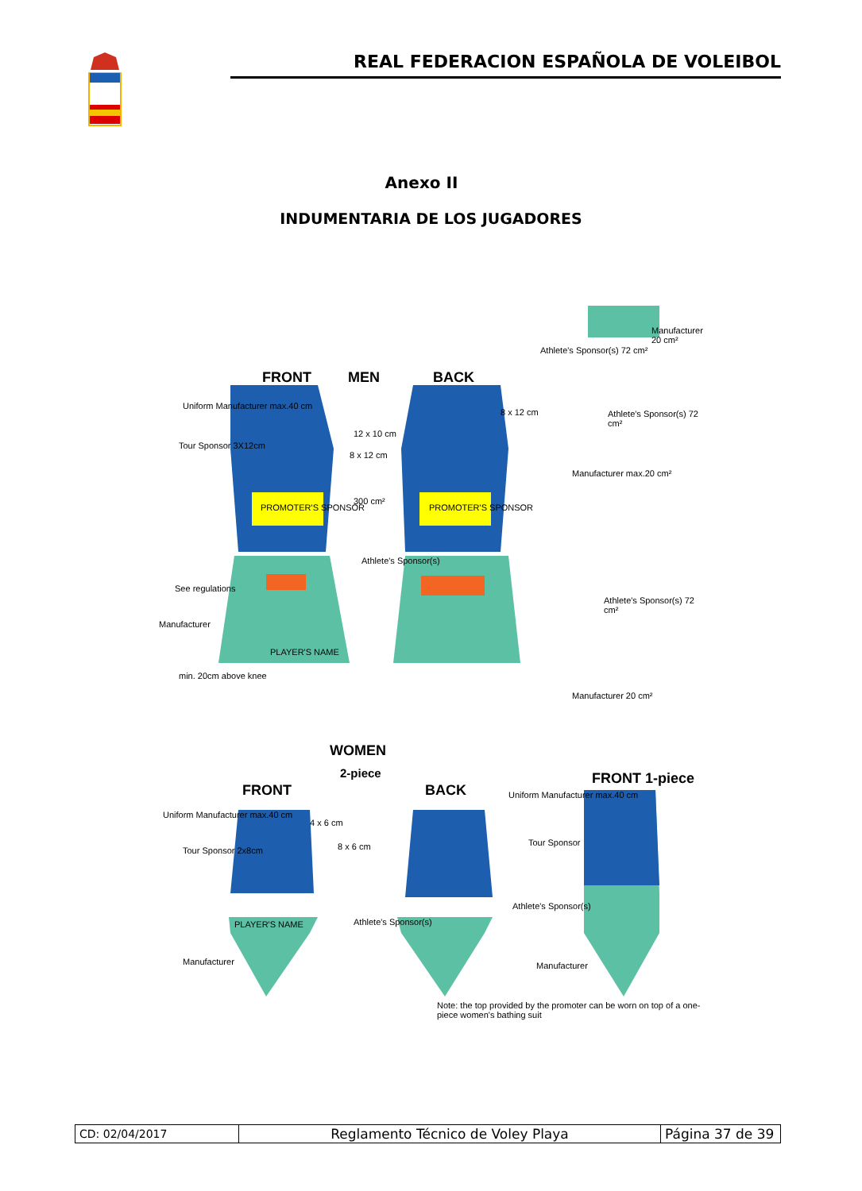REAL FEDERACION ESPAÑOLA DE VOLEIBOL
Anexo II
INDUMENTARIA DE LOS JUGADORES
FRONT MEN BACK
Uniform Manufacturer max.40 cm
Tour Sponsor 3X12cm
12 x 10 cm
8 x 12 cm
8 x 12 cm
PROMOTER'S SPONSOR PROMOTER'S SPONSOR
300 cm²
Athlete's Sponsor(s)
See regulations
Manufacturer
PLAYER'S NAME
min. 20cm above knee
Athlete's Sponsor(s) 72 cm²
Manufacturer 20 cm²
Athlete's Sponsor(s) 72 cm²
Manufacturer max.20 cm²
Athlete's Sponsor(s) 72 cm²
Manufacturer 20 cm²
WOMEN
2-piece
FRONT BACK
FRONT 1-piece
Uniform Manufacturer max.40 cm
Tour Sponsor 2x8cm
4 x 6 cm
8 x 6 cm
Uniform Manufacturer max.40 cm
Tour Sponsor
Athlete's Sponsor(s)
Athlete's Sponsor(s)
PLAYER'S NAME
Manufacturer Manufacturer
Note: the top provided by the promoter can be worn on top of a one-piece women's bathing suit
| CD: 02/04/2017 | Reglamento Técnico de Voley Playa | Página 37 de 39 |